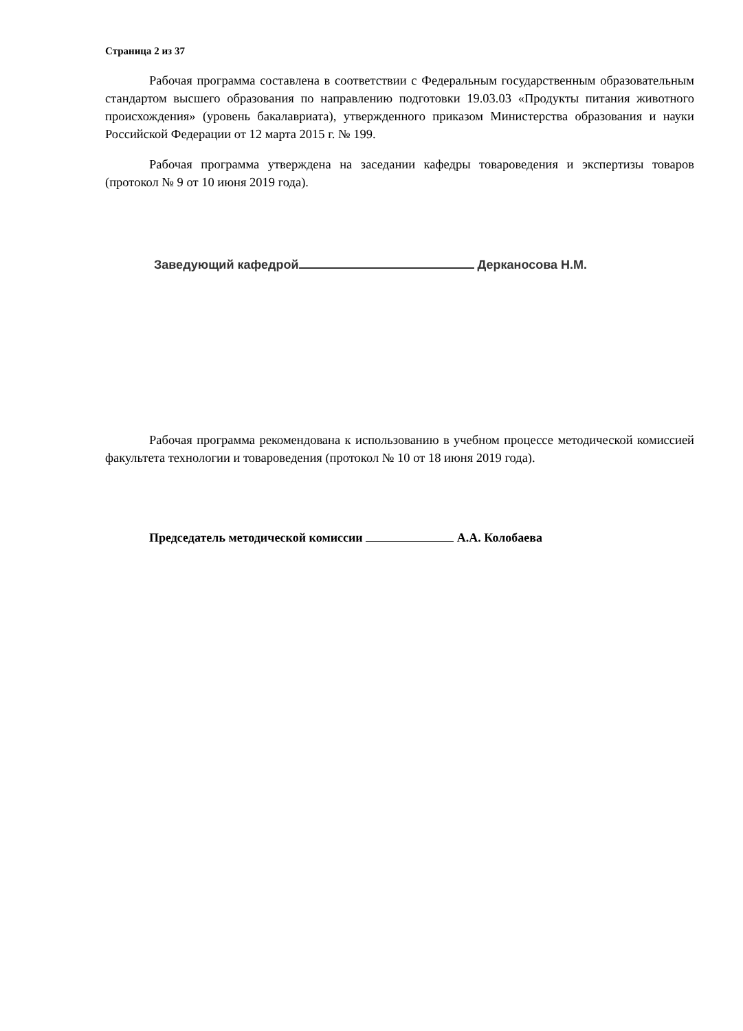Страница 2 из 37
Рабочая программа составлена в соответствии с Федеральным государственным образовательным стандартом высшего образования по направлению подготовки 19.03.03 «Продукты питания животного происхождения» (уровень бакалавриата), утвержденного приказом Министерства образования и науки Российской Федерации от 12 марта 2015 г. № 199.
Рабочая программа утверждена на заседании кафедры товароведения и экспертизы товаров (протокол № 9 от 10 июня 2019 года).
Заведующий кафедрой Дерканосова Н.М.
Рабочая программа рекомендована к использованию в учебном процессе методической комиссией факультета технологии и товароведения (протокол № 10 от 18 июня 2019 года).
Председатель методической комиссии А.А. Колобаева